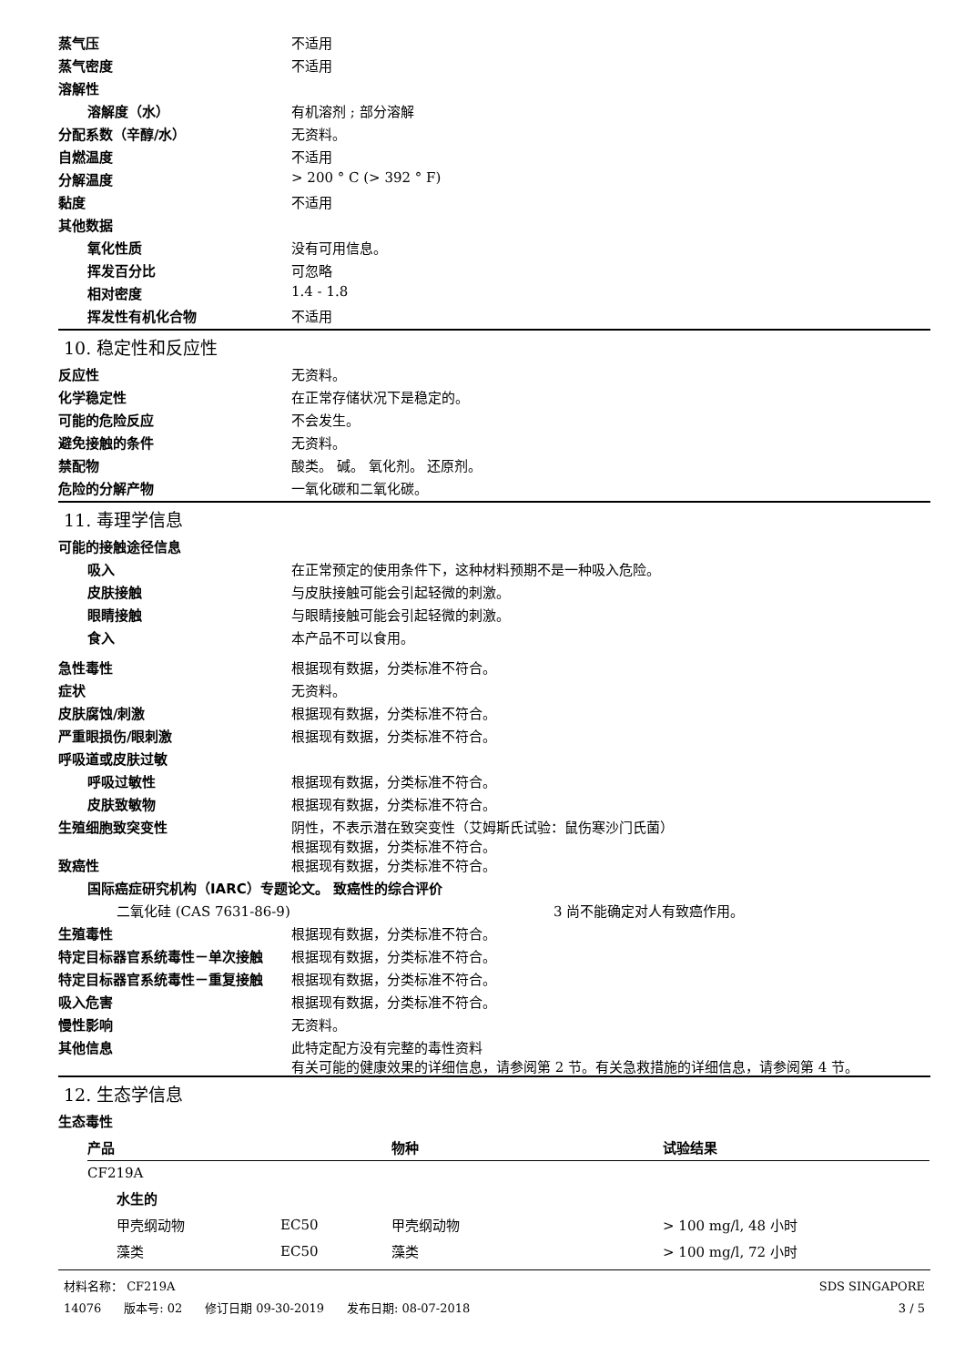蒸气压 不适用
蒸气密度 不适用
溶解性
溶解度（水） 有机溶剂 ; 部分溶解
分配系数（辛醇/水） 无资料。
自燃温度 不适用
分解温度 > 200 ° C (> 392 ° F)
黏度 不适用
其他数据
氧化性质 没有可用信息。
挥发百分比 可忽略
相对密度 1.4 - 1.8
挥发性有机化合物 不适用
10. 稳定性和反应性
反应性 无资料。
化学稳定性 在正常存储状况下是稳定的。
可能的危险反应 不会发生。
避免接触的条件 无资料。
禁配物 酸类。 碱。 氧化剂。 还原剂。
危险的分解产物 一氧化碳和二氧化碳。
11. 毒理学信息
可能的接触途径信息
吸入 在正常预定的使用条件下，这种材料预期不是一种吸入危险。
皮肤接触 与皮肤接触可能会引起轻微的刺激。
眼睛接触 与眼睛接触可能会引起轻微的刺激。
食入 本产品不可以食用。
急性毒性 根据现有数据，分类标准不符合。
症状 无资料。
皮肤腐蚀/刺激 根据现有数据，分类标准不符合。
严重眼损伤/眼刺激 根据现有数据，分类标准不符合。
呼吸道或皮肤过敏
呼吸过敏性 根据现有数据，分类标准不符合。
皮肤致敏物 根据现有数据，分类标准不符合。
生殖细胞致突变性 阴性，不表示潜在致突变性（艾姆斯氏试验：鼠伤寒沙门氏菌）
根据现有数据，分类标准不符合。
致癌性 根据现有数据，分类标准不符合。
国际癌症研究机构（IARC）专题论文。 致癌性的综合评价
二氧化硅 (CAS 7631-86-9) 3 尚不能确定对人有致癌作用。
生殖毒性 根据现有数据，分类标准不符合。
特定目标器官系统毒性－单次接触 根据现有数据，分类标准不符合。
特定目标器官系统毒性－重复接触 根据现有数据，分类标准不符合。
吸入危害 根据现有数据，分类标准不符合。
慢性影响 无资料。
其他信息 此特定配方没有完整的毒性资料
有关可能的健康效果的详细信息，请参阅第 2 节。有关急救措施的详细信息，请参阅第 4 节。
12. 生态学信息
生态毒性
| 产品 | | | 物种 | 试验结果 |
| --- | --- | --- | --- | --- |
| CF219A | | | | |
| | 水生的 | | | |
| | 甲壳纲动物 | EC50 | 甲壳纲动物 | > 100 mg/l, 48 小时 |
| | 藻类 | EC50 | 藻类 | > 100 mg/l, 72 小时 |
材料名称： CF219A
14076 版本号: 02 修订日期 09-30-2019 发布日期: 08-07-2018
SDS SINGAPORE
3 / 5